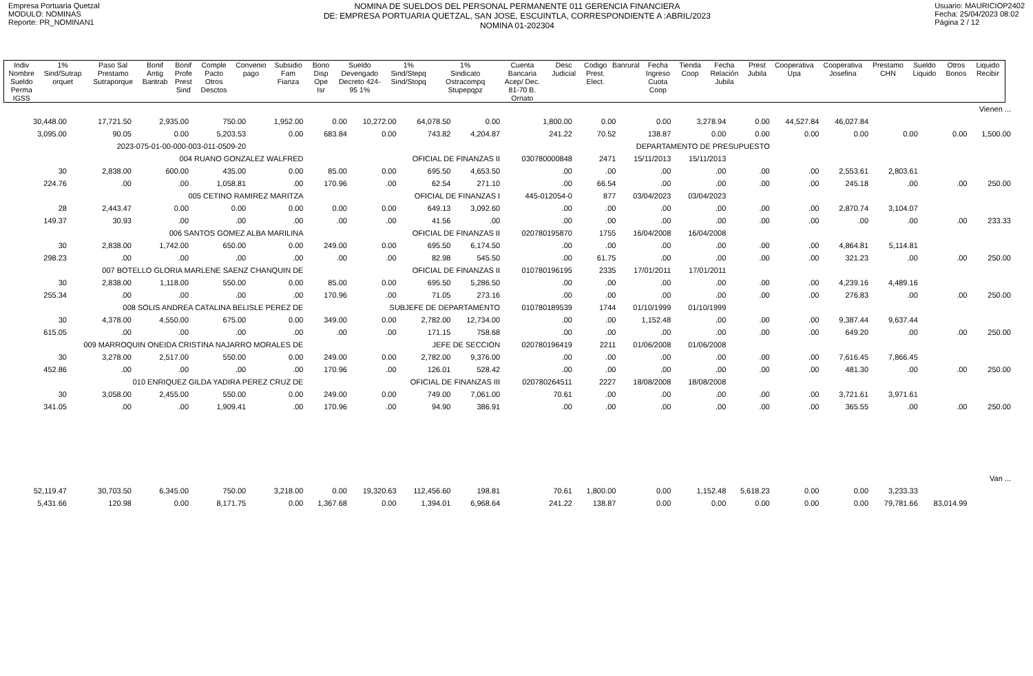Empresa Portuaria Quetzal
MODULO: NOMINAS
Reporte: PR_NOMINAN1
NOMINA DE SUELDOS DEL PERSONAL PERMANENTE 011 GERENCIA FINANCIERA
DE: EMPRESA PORTUARIA QUETZAL, SAN JOSE, ESCUINTLA, CORRESPONDIENTE A :ABRIL/2023
NOMINA 01-202304
Usuario: MAURICIOP2402
Fecha: 25/04/2023 08:02
Página 2 / 12
| Indiv Nombre Sueldo Perma IGSS | 1% Sind/Sutrap orquet | Paso Sal Prestamo Sutraporque | Bonif Antig Bantrab | Bonif Profe Prest Sind | Comple Pacto Otros Desctos | Convenio pago | Subsidio Fam Fianza | Bono Disp Ope Isr | Sueldo Devengado Decreto 424-95 1% | 1% Sind/Stepq Sind/Stopq | 1% Sindicato Ostracompq Stupepqpz | Cuenta Bancaria Acep/ Dec. 81-70 B. Ornato | Desc Judicial | Codigo Prest. Elect. | Banrural | Fecha Ingreso Cuota Coop | Tienda Coop | Fecha Relación Jubila | Prest Jubila | Cooperativa Upa | Cooperativa Josefina | Prestamo CHN | Sueldo Liquido | Otros Bonos | Liquido Recibir |
| Vienen ... | | | | | | | | | | | | | | | | | | |
| 30,448.00 | 17,721.50 | 2,935.00 | 750.00 | 1,952.00 | 0.00 | 10,272.00 | 64,078.50 | 0.00 | 1,800.00 | 0.00 | 0.00 | 3,278.94 | 0.00 | 44,527.84 | 46,027.84 | | | |
| 3,095.00 | 90.05 | 0.00 | 5,203.53 | 0.00 | 683.84 | 0.00 | 743.82 | 4,204.87 | 241.22 | 70.52 | 138.87 | 0.00 | 0.00 | 0.00 | 0.00 | 0.00 | 0.00 | 1,500.00 |
| 2023-075-01-00-000-003-011-0509-20 | | | | DEPARTAMENTO DE PRESUPUESTO | | | | | | | | | | | | | | |
| 004 RUANO GONZALEZ WALFRED | | | | | OFICIAL DE FINANZAS II | | | | 030780000848 | 2471 | 15/11/2013 | 15/11/2013 | | | | | | |
| 30 | 2,838.00 | 600.00 | 435.00 | 0.00 | 85.00 | 0.00 | 695.50 | 4,653.50 | .00 | .00 | .00 | .00 | .00 | .00 | 2,553.61 | 2,803.61 | | |
| 224.76 | .00 | .00 | 1,058.81 | .00 | 170.96 | .00 | 62.54 | 271.10 | .00 | 66.54 | .00 | .00 | .00 | .00 | 245.18 | .00 | .00 | 250.00 |
| 005 CETINO RAMIREZ MARITZA | | | | | OFICIAL DE FINANZAS I | | | | 445-012054-0 | 877 | 03/04/2023 | 03/04/2023 | | | | | | |
| 28 | 2,443.47 | 0.00 | 0.00 | 0.00 | 0.00 | 0.00 | 649.13 | 3,092.60 | .00 | .00 | .00 | .00 | .00 | .00 | 2,870.74 | 3,104.07 | | |
| 149.37 | 30.93 | .00 | .00 | .00 | .00 | .00 | 41.56 | .00 | .00 | .00 | .00 | .00 | .00 | .00 | .00 | .00 | .00 | 233.33 |
| 006 SANTOS GOMEZ ALBA MARILINA | | | | | OFICIAL DE FINANZAS II | | | | 020780195870 | 1755 | 16/04/2008 | 16/04/2008 | | | | | | |
| 30 | 2,838.00 | 1,742.00 | 650.00 | 0.00 | 249.00 | 0.00 | 695.50 | 6,174.50 | .00 | .00 | .00 | .00 | .00 | .00 | 4,864.81 | 5,114.81 | | |
| 298.23 | .00 | .00 | .00 | .00 | .00 | .00 | 82.98 | 545.50 | .00 | 61.75 | .00 | .00 | .00 | .00 | 321.23 | .00 | .00 | 250.00 |
| 007 BOTELLO GLORIA MARLENE SAENZ CHANQUIN DE | | | | | OFICIAL DE FINANZAS II | | | | 010780196195 | 2335 | 17/01/2011 | 17/01/2011 | | | | | | |
| 30 | 2,838.00 | 1,118.00 | 550.00 | 0.00 | 85.00 | 0.00 | 695.50 | 5,286.50 | .00 | .00 | .00 | .00 | .00 | .00 | 4,239.16 | 4,489.16 | | |
| 255.34 | .00 | .00 | .00 | .00 | 170.96 | .00 | 71.05 | 273.16 | .00 | .00 | .00 | .00 | .00 | .00 | 276.83 | .00 | .00 | 250.00 |
| 008 SOLIS ANDREA CATALINA BELISLE PEREZ DE | | | | | SUBJEFE DE DEPARTAMENTO | | | | 010780189539 | 1744 | 01/10/1999 | 01/10/1999 | | | | | | |
| 30 | 4,378.00 | 4,550.00 | 675.00 | 0.00 | 349.00 | 0.00 | 2,782.00 | 12,734.00 | .00 | .00 | 1,152.48 | .00 | .00 | .00 | 9,387.44 | 9,637.44 | | |
| 615.05 | .00 | .00 | .00 | .00 | .00 | .00 | 171.15 | 758.68 | .00 | .00 | .00 | .00 | .00 | .00 | 649.20 | .00 | .00 | 250.00 |
| 009 MARROQUIN ONEIDA CRISTINA NAJARRO MORALES DE | | | | | JEFE DE SECCION | | | | 020780196419 | 2211 | 01/06/2008 | 01/06/2008 | | | | | | |
| 30 | 3,278.00 | 2,517.00 | 550.00 | 0.00 | 249.00 | 0.00 | 2,782.00 | 9,376.00 | .00 | .00 | .00 | .00 | .00 | .00 | 7,616.45 | 7,866.45 | | |
| 452.86 | .00 | .00 | .00 | .00 | 170.96 | .00 | 126.01 | 528.42 | .00 | .00 | .00 | .00 | .00 | .00 | 481.30 | .00 | .00 | 250.00 |
| 010 ENRIQUEZ GILDA YADIRA PEREZ CRUZ DE | | | | | OFICIAL DE FINANZAS III | | | | 020780264511 | 2227 | 18/08/2008 | 18/08/2008 | | | | | | |
| 30 | 3,058.00 | 2,455.00 | 550.00 | 0.00 | 249.00 | 0.00 | 749.00 | 7,061.00 | 70.61 | .00 | .00 | .00 | .00 | .00 | 3,721.61 | 3,971.61 | | |
| 341.05 | .00 | .00 | 1,909.41 | .00 | 170.96 | .00 | 94.90 | 386.91 | .00 | .00 | .00 | .00 | .00 | .00 | 365.55 | .00 | .00 | 250.00 |
| Van ... | | | | | | | | | | | | | | | | | | |
| 52,119.47 | 30,703.50 | 6,345.00 | 750.00 | 3,218.00 | 0.00 | 19,320.63 | 112,456.60 | 198.81 | 70.61 | 1,800.00 | 0.00 | 1,152.48 | 5,618.23 | 0.00 | 0.00 | 3,233.33 | | |
| 5,431.66 | 120.98 | 0.00 | 8,171.75 | 0.00 | 1,367.68 | 0.00 | 1,394.01 | 6,968.64 | 241.22 | 138.87 | 0.00 | 0.00 | 0.00 | 0.00 | 0.00 | 79,781.66 | 83,014.99 | |